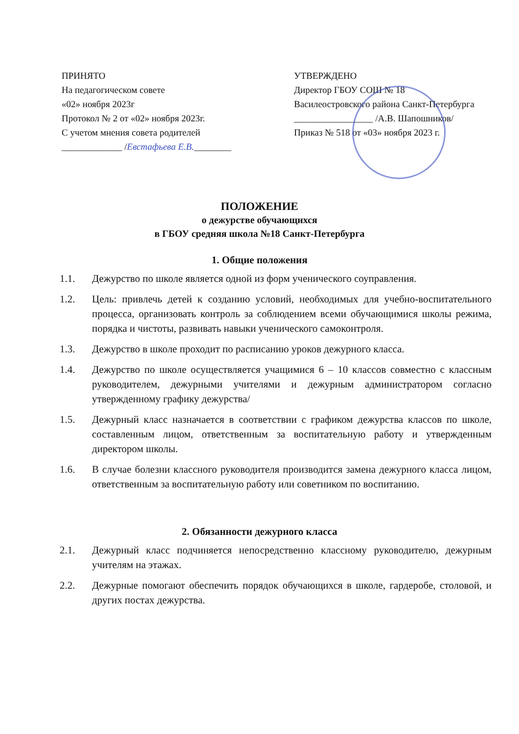ПРИНЯТО
На педагогическом совете
«02» ноября 2023г
Протокол № 2 от «02» ноября 2023г.
С учетом мнения совета родителей
_____________ /Евстафьева Е.В.________
УТВЕРЖДЕНО
Директор ГБОУ СОШ № 18
Василеостровского района Санкт-Петербурга
_________________ /А.В. Шапошников/
Приказ № 518 от «03» ноября 2023 г.
ПОЛОЖЕНИЕ
о дежурстве обучающихся
в ГБОУ средняя школа №18 Санкт-Петербурга
1. Общие положения
1.1. Дежурство по школе является одной из форм ученического соуправления.
1.2. Цель: привлечь детей к созданию условий, необходимых для учебно-воспитательного процесса, организовать контроль за соблюдением всеми обучающимися школы режима, порядка и чистоты, развивать навыки ученического самоконтроля.
1.3. Дежурство в школе проходит по расписанию уроков дежурного класса.
1.4. Дежурство по школе осуществляется учащимися 6 – 10 классов совместно с классным руководителем, дежурными учителями и дежурным администратором согласно утвержденному графику дежурства/
1.5. Дежурный класс назначается в соответствии с графиком дежурства классов по школе, составленным лицом, ответственным за воспитательную работу и утвержденным директором школы.
1.6. В случае болезни классного руководителя производится замена дежурного класса лицом, ответственным за воспитательную работу или советником по воспитанию.
2. Обязанности дежурного класса
2.1. Дежурный класс подчиняется непосредственно классному руководителю, дежурным учителям на этажах.
2.2. Дежурные помогают обеспечить порядок обучающихся в школе, гардеробе, столовой, и других постах дежурства.